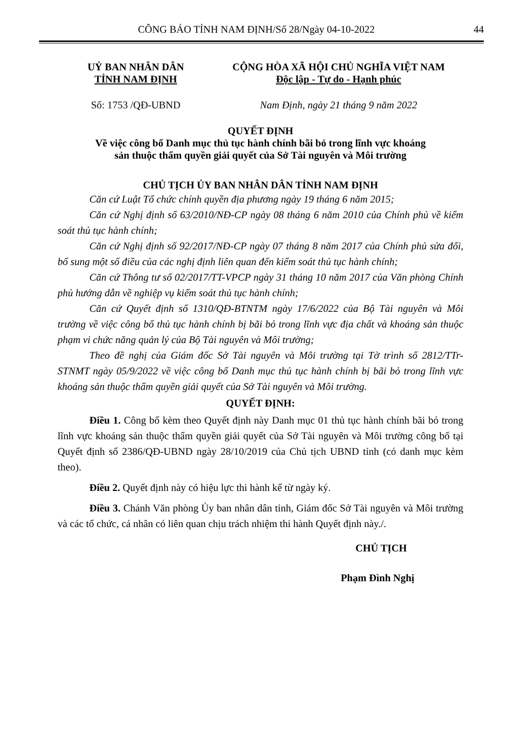CÔNG BÁO TỈNH NAM ĐỊNH/Số 28/Ngày 04-10-2022 44
UỶ BAN NHÂN DÂN
TỈNH NAM ĐỊNH
CỘNG HÒA XÃ HỘI CHỦ NGHĨA VIỆT NAM
Độc lập - Tự do - Hạnh phúc
Số: 1753 /QĐ-UBND Nam Định, ngày 21 tháng 9 năm 2022
QUYẾT ĐỊNH
Về việc công bố Danh mục thủ tục hành chính bãi bỏ trong lĩnh vực khoáng
sản thuộc thẩm quyền giải quyết của Sở Tài nguyên và Môi trường
CHỦ TỊCH ỦY BAN NHÂN DÂN TỈNH NAM ĐỊNH
Căn cứ Luật Tổ chức chính quyền địa phương ngày 19 tháng 6 năm 2015;
Căn cứ Nghị định số 63/2010/NĐ-CP ngày 08 tháng 6 năm 2010 của Chính phủ về kiểm soát thủ tục hành chính;
Căn cứ Nghị định số 92/2017/NĐ-CP ngày 07 tháng 8 năm 2017 của Chính phủ sửa đổi, bổ sung một số điều của các nghị định liên quan đến kiểm soát thủ tục hành chính;
Căn cứ Thông tư số 02/2017/TT-VPCP ngày 31 tháng 10 năm 2017 của Văn phòng Chính phủ hướng dẫn về nghiệp vụ kiểm soát thủ tục hành chính;
Căn cứ Quyết định số 1310/QĐ-BTNTM ngày 17/6/2022 của Bộ Tài nguyên và Môi trường về việc công bố thủ tục hành chính bị bãi bỏ trong lĩnh vực địa chất và khoáng sản thuộc phạm vi chức năng quản lý của Bộ Tài nguyên và Môi trường;
Theo đề nghị của Giám đốc Sở Tài nguyên và Môi trường tại Tờ trình số 2812/TTr-STNMT ngày 05/9/2022 về việc công bố Danh mục thủ tục hành chính bị bãi bỏ trong lĩnh vực khoáng sản thuộc thẩm quyền giải quyết của Sở Tài nguyên và Môi trường.
QUYẾT ĐỊNH:
Điều 1. Công bố kèm theo Quyết định này Danh mục 01 thủ tục hành chính bãi bỏ trong lĩnh vực khoáng sản thuộc thẩm quyền giải quyết của Sở Tài nguyên và Môi trường công bố tại Quyết định số 2386/QĐ-UBND ngày 28/10/2019 của Chủ tịch UBND tỉnh (có danh mục kèm theo).
Điều 2. Quyết định này có hiệu lực thi hành kể từ ngày ký.
Điều 3. Chánh Văn phòng Ủy ban nhân dân tỉnh, Giám đốc Sở Tài nguyên và Môi trường và các tổ chức, cá nhân có liên quan chịu trách nhiệm thi hành Quyết định này./.
CHỦ TỊCH
Phạm Đình Nghị